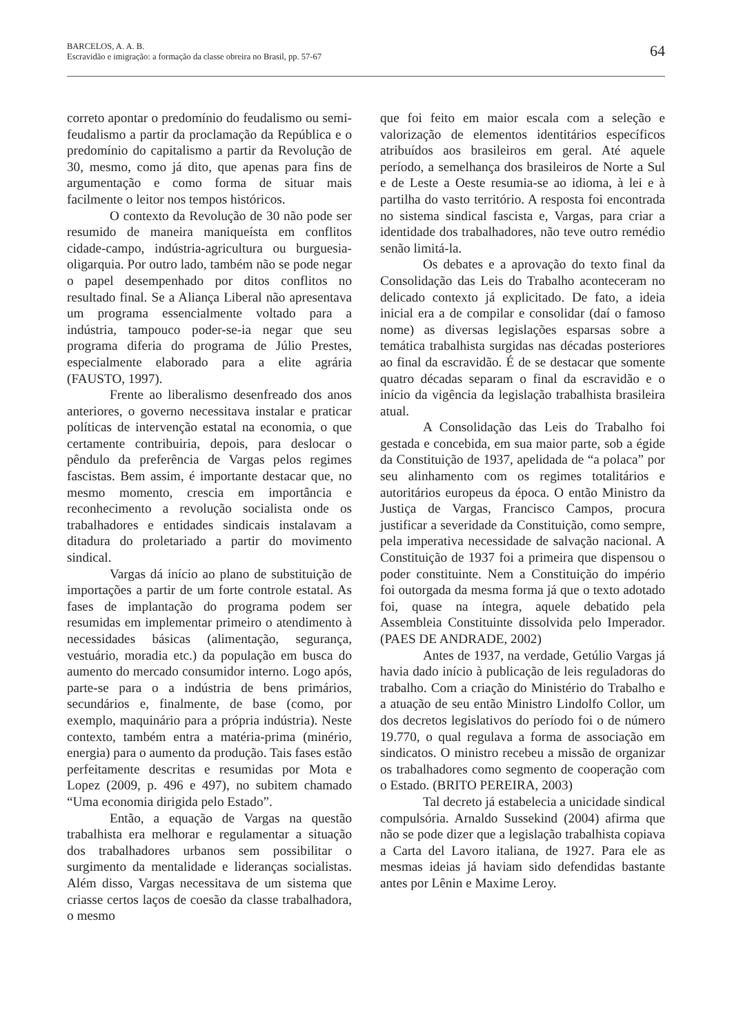BARCELOS, A. A. B.
Escravidão e imigração: a formação da classe obreira no Brasil, pp. 57-67
64
correto apontar o predomínio do feudalismo ou semi-feudalismo a partir da proclamação da República e o predomínio do capitalismo a partir da Revolução de 30, mesmo, como já dito, que apenas para fins de argumentação e como forma de situar mais facilmente o leitor nos tempos históricos.
O contexto da Revolução de 30 não pode ser resumido de maneira maniqueísta em conflitos cidade-campo, indústria-agricultura ou burguesia-oligarquia. Por outro lado, também não se pode negar o papel desempenhado por ditos conflitos no resultado final. Se a Aliança Liberal não apresentava um programa essencialmente voltado para a indústria, tampouco poder-se-ia negar que seu programa diferia do programa de Júlio Prestes, especialmente elaborado para a elite agrária (FAUSTO, 1997).
Frente ao liberalismo desenfreado dos anos anteriores, o governo necessitava instalar e praticar políticas de intervenção estatal na economia, o que certamente contribuiria, depois, para deslocar o pêndulo da preferência de Vargas pelos regimes fascistas. Bem assim, é importante destacar que, no mesmo momento, crescia em importância e reconhecimento a revolução socialista onde os trabalhadores e entidades sindicais instalavam a ditadura do proletariado a partir do movimento sindical.
Vargas dá início ao plano de substituição de importações a partir de um forte controle estatal. As fases de implantação do programa podem ser resumidas em implementar primeiro o atendimento à necessidades básicas (alimentação, segurança, vestuário, moradia etc.) da população em busca do aumento do mercado consumidor interno. Logo após, parte-se para o a indústria de bens primários, secundários e, finalmente, de base (como, por exemplo, maquinário para a própria indústria). Neste contexto, também entra a matéria-prima (minério, energia) para o aumento da produção. Tais fases estão perfeitamente descritas e resumidas por Mota e Lopez (2009, p. 496 e 497), no subitem chamado “Uma economia dirigida pelo Estado”.
Então, a equação de Vargas na questão trabalhista era melhorar e regulamentar a situação dos trabalhadores urbanos sem possibilitar o surgimento da mentalidade e lideranças socialistas. Além disso, Vargas necessitava de um sistema que criasse certos laços de coesão da classe trabalhadora, o mesmo
que foi feito em maior escala com a seleção e valorização de elementos identitários específicos atribuídos aos brasileiros em geral. Até aquele período, a semelhança dos brasileiros de Norte a Sul e de Leste a Oeste resumia-se ao idioma, à lei e à partilha do vasto território. A resposta foi encontrada no sistema sindical fascista e, Vargas, para criar a identidade dos trabalhadores, não teve outro remédio senão limitá-la.
Os debates e a aprovação do texto final da Consolidação das Leis do Trabalho aconteceram no delicado contexto já explicitado. De fato, a ideia inicial era a de compilar e consolidar (daí o famoso nome) as diversas legislações esparsas sobre a temática trabalhista surgidas nas décadas posteriores ao final da escravidão. É de se destacar que somente quatro décadas separam o final da escravidão e o início da vigência da legislação trabalhista brasileira atual.
A Consolidação das Leis do Trabalho foi gestada e concebida, em sua maior parte, sob a égide da Constituição de 1937, apelidada de “a polaca” por seu alinhamento com os regimes totalitários e autoritários europeus da época. O então Ministro da Justiça de Vargas, Francisco Campos, procura justificar a severidade da Constituição, como sempre, pela imperativa necessidade de salvação nacional. A Constituição de 1937 foi a primeira que dispensou o poder constituinte. Nem a Constituição do império foi outorgada da mesma forma já que o texto adotado foi, quase na íntegra, aquele debatido pela Assembleia Constituinte dissolvida pelo Imperador. (PAES DE ANDRADE, 2002)
Antes de 1937, na verdade, Getúlio Vargas já havia dado início à publicação de leis reguladoras do trabalho. Com a criação do Ministério do Trabalho e a atuação de seu então Ministro Lindolfo Collor, um dos decretos legislativos do período foi o de número 19.770, o qual regulava a forma de associação em sindicatos. O ministro recebeu a missão de organizar os trabalhadores como segmento de cooperação com o Estado. (BRITO PEREIRA, 2003)
Tal decreto já estabelecia a unicidade sindical compulsória. Arnaldo Sussekind (2004) afirma que não se pode dizer que a legislação trabalhista copiava a Carta del Lavoro italiana, de 1927. Para ele as mesmas ideias já haviam sido defendidas bastante antes por Lênin e Maxime Leroy.